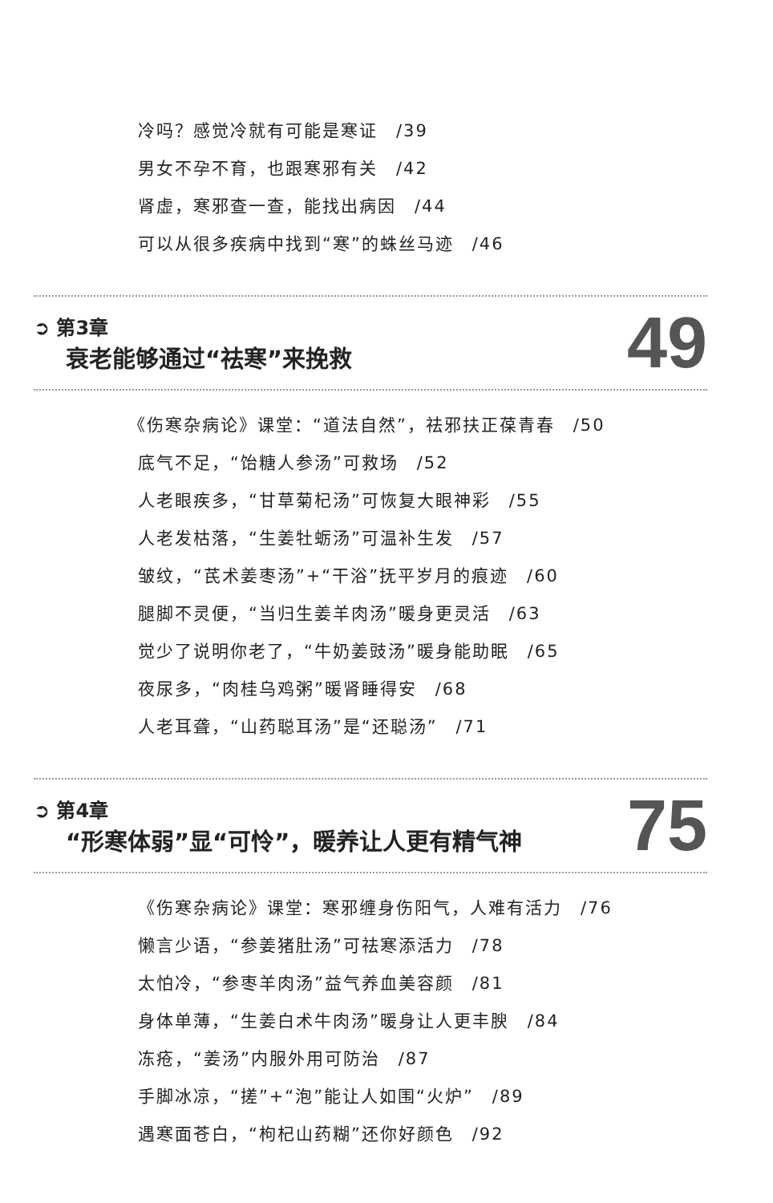冷吗？感觉冷就有可能是寒证　/39
男女不孕不育，也跟寒邪有关　/42
肾虚，寒邪查一查，能找出病因　/44
可以从很多疾病中找到“寒”的蛛丝马迹　/46
➲ 第3章
衰老能够通过“祛寒”来挽救
49
《伤寒杂病论》课堂：“道法自然”，祛邪扶正葆青春　/50
底气不足，“饴糖人参汤”可救场　/52
人老眼疾多，“甘草菊杞汤”可恢复大眼神彩　/55
人老发枯落，“生姜牡蛎汤”可温补生发　/57
皱纹，“芪术姜枣汤”+“干浴”抚平岁月的痕迹　/60
腿脚不灵便，“当归生姜羊肉汤”暖身更灵活　/63
觉少了说明你老了，“牛奶姜豉汤”暖身能助眠　/65
夜尿多，“肉桂乌鸡粥”暖肾睡得安　/68
人老耳聋，“山药聪耳汤”是“还聪汤”　/71
➲ 第4章
“形寒体弱”显“可怜”，暖养让人更有精气神
75
《伤寒杂病论》课堂：寒邪缠身伤阳气，人难有活力　/76
懒言少语，“参姜猪肚汤”可祛寒添活力　/78
太怕冷，“参枣羊肉汤”益气养血美容颜　/81
身体单薄，“生姜白术牛肉汤”暖身让人更丰腴　/84
冻疮，“姜汤”内服外用可防治　/87
手脚冰凉，“搓”+“泡”能让人如围“火炉”　/89
遇寒面苍白，“枸杞山药糊”还你好颜色　/92